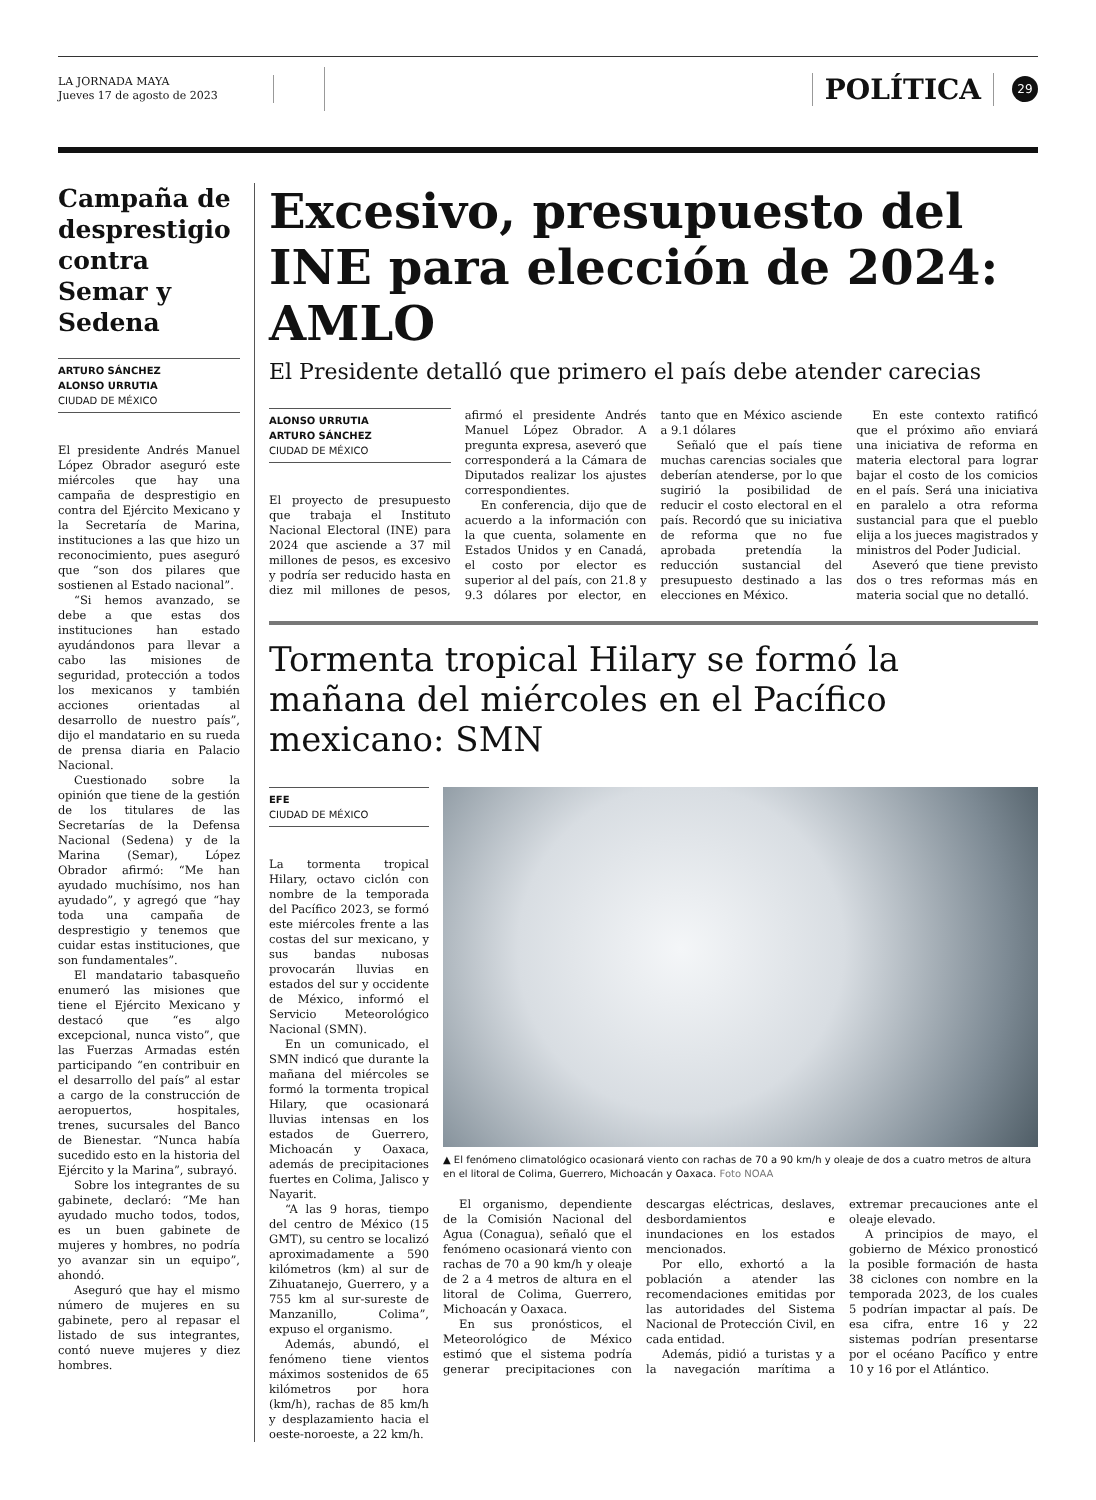LA JORNADA MAYA
Jueves 17 de agosto de 2023
POLÍTICA
29
Campaña de desprestigio contra Semar y Sedena
ARTURO SÁNCHEZ
ALONSO URRUTIA
CIUDAD DE MÉXICO
El presidente Andrés Manuel López Obrador aseguró este miércoles que hay una campaña de desprestigio en contra del Ejército Mexicano y la Secretaría de Marina, instituciones a las que hizo un reconocimiento, pues aseguró que “son dos pilares que sostienen al Estado nacional”.
“Si hemos avanzado, se debe a que estas dos instituciones han estado ayudándonos para llevar a cabo las misiones de seguridad, protección a todos los mexicanos y también acciones orientadas al desarrollo de nuestro país”, dijo el mandatario en su rueda de prensa diaria en Palacio Nacional.
Cuestionado sobre la opinión que tiene de la gestión de los titulares de las Secretarías de la Defensa Nacional (Sedena) y de la Marina (Semar), López Obrador afirmó: “Me han ayudado muchísimo, nos han ayudado”, y agregó que “hay toda una campaña de desprestigio y tenemos que cuidar estas instituciones, que son fundamentales”.
El mandatario tabasqueño enumeró las misiones que tiene el Ejército Mexicano y destacó que “es algo excepcional, nunca visto”, que las Fuerzas Armadas estén participando “en contribuir en el desarrollo del país” al estar a cargo de la construcción de aeropuertos, hospitales, trenes, sucursales del Banco de Bienestar. “Nunca había sucedido esto en la historia del Ejército y la Marina”, subrayó.
Sobre los integrantes de su gabinete, declaró: “Me han ayudado mucho todos, todos, es un buen gabinete de mujeres y hombres, no podría yo avanzar sin un equipo”, ahondó.
Aseguró que hay el mismo número de mujeres en su gabinete, pero al repasar el listado de sus integrantes, contó nueve mujeres y diez hombres.
Excesivo, presupuesto del INE para elección de 2024: AMLO
El Presidente detalló que primero el país debe atender carecias
ALONSO URRUTIA
ARTURO SÁNCHEZ
CIUDAD DE MÉXICO
El proyecto de presupuesto que trabaja el Instituto Nacional Electoral (INE) para 2024 que asciende a 37 mil millones de pesos, es excesivo y podría ser reducido hasta en diez mil millones de pesos, afirmó el presidente Andrés Manuel López Obrador. A pregunta expresa, aseveró que corresponderá a la Cámara de Diputados realizar los ajustes correspondientes.
En conferencia, dijo que de acuerdo a la información con la que cuenta, solamente en Estados Unidos y en Canadá, el costo por elector es superior al del país, con 21.8 y 9.3 dólares por elector, en tanto que en México asciende a 9.1 dólares
Señaló que el país tiene muchas carencias sociales que deberían atenderse, por lo que sugirió la posibilidad de reducir el costo electoral en el país. Recordó que su iniciativa de reforma que no fue aprobada pretendía la reducción sustancial del presupuesto destinado a las elecciones en México.
En este contexto ratificó que el próximo año enviará una iniciativa de reforma en materia electoral para lograr bajar el costo de los comicios en el país. Será una iniciativa en paralelo a otra reforma sustancial para que el pueblo elija a los jueces magistrados y ministros del Poder Judicial.
Aseveró que tiene previsto dos o tres reformas más en materia social que no detalló.
Tormenta tropical Hilary se formó la mañana del miércoles en el Pacífico mexicano: SMN
EFE
CIUDAD DE MÉXICO
La tormenta tropical Hilary, octavo ciclón con nombre de la temporada del Pacífico 2023, se formó este miércoles frente a las costas del sur mexicano, y sus bandas nubosas provocarán lluvias en estados del sur y occidente de México, informó el Servicio Meteorológico Nacional (SMN).
En un comunicado, el SMN indicó que durante la mañana del miércoles se formó la tormenta tropical Hilary, que ocasionará lluvias intensas en los estados de Guerrero, Michoacán y Oaxaca, además de precipitaciones fuertes en Colima, Jalisco y Nayarit.
“A las 9 horas, tiempo del centro de México (15 GMT), su centro se localizó aproximadamente a 590 kilómetros (km) al sur de Zihuatanejo, Guerrero, y a 755 km al sur-sureste de Manzanillo, Colima”, expuso el organismo.
Además, abundó, el fenómeno tiene vientos máximos sostenidos de 65 kilómetros por hora (km/h), rachas de 85 km/h y desplazamiento hacia el oeste-noroeste, a 22 km/h.
▲ El fenómeno climatológico ocasionará viento con rachas de 70 a 90 km/h y oleaje de dos a cuatro metros de altura en el litoral de Colima, Guerrero, Michoacán y Oaxaca. Foto NOAA
El organismo, dependiente de la Comisión Nacional del Agua (Conagua), señaló que el fenómeno ocasionará viento con rachas de 70 a 90 km/h y oleaje de 2 a 4 metros de altura en el litoral de Colima, Guerrero, Michoacán y Oaxaca.
En sus pronósticos, el Meteorológico de México estimó que el sistema podría generar precipitaciones con descargas eléctricas, deslaves, desbordamientos e inundaciones en los estados mencionados.
Por ello, exhortó a la población a atender las recomendaciones emitidas por las autoridades del Sistema Nacional de Protección Civil, en cada entidad.
Además, pidió a turistas y a la navegación marítima a extremar precauciones ante el oleaje elevado.
A principios de mayo, el gobierno de México pronosticó la posible formación de hasta 38 ciclones con nombre en la temporada 2023, de los cuales 5 podrían impactar al país. De esa cifra, entre 16 y 22 sistemas podrían presentarse por el océano Pacífico y entre 10 y 16 por el Atlántico.